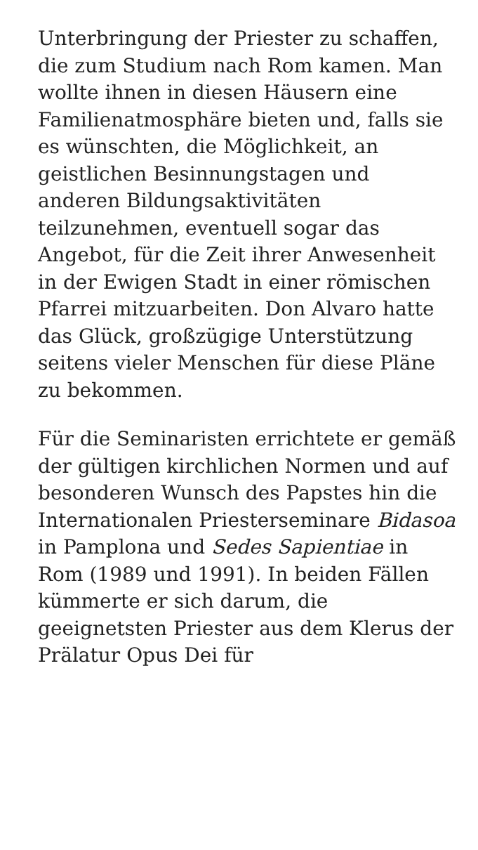Unterbringung der Priester zu schaffen, die zum Studium nach Rom kamen. Man wollte ihnen in diesen Häusern eine Familienatmosphäre bieten und, falls sie es wünschten, die Möglichkeit, an geistlichen Besinnungstagen und anderen Bildungsaktivitäten teilzunehmen, eventuell sogar das Angebot, für die Zeit ihrer Anwesenheit in der Ewigen Stadt in einer römischen Pfarrei mitzuarbeiten. Don Alvaro hatte das Glück, großzügige Unterstützung seitens vieler Menschen für diese Pläne zu bekommen.
Für die Seminaristen errichtete er gemäß der gültigen kirchlichen Normen und auf besonderen Wunsch des Papstes hin die Internationalen Priesterseminare Bidasoa in Pamplona und Sedes Sapientiae in Rom (1989 und 1991). In beiden Fällen kümmerte er sich darum, die geeignetsten Priester aus dem Klerus der Prälatur Opus Dei für